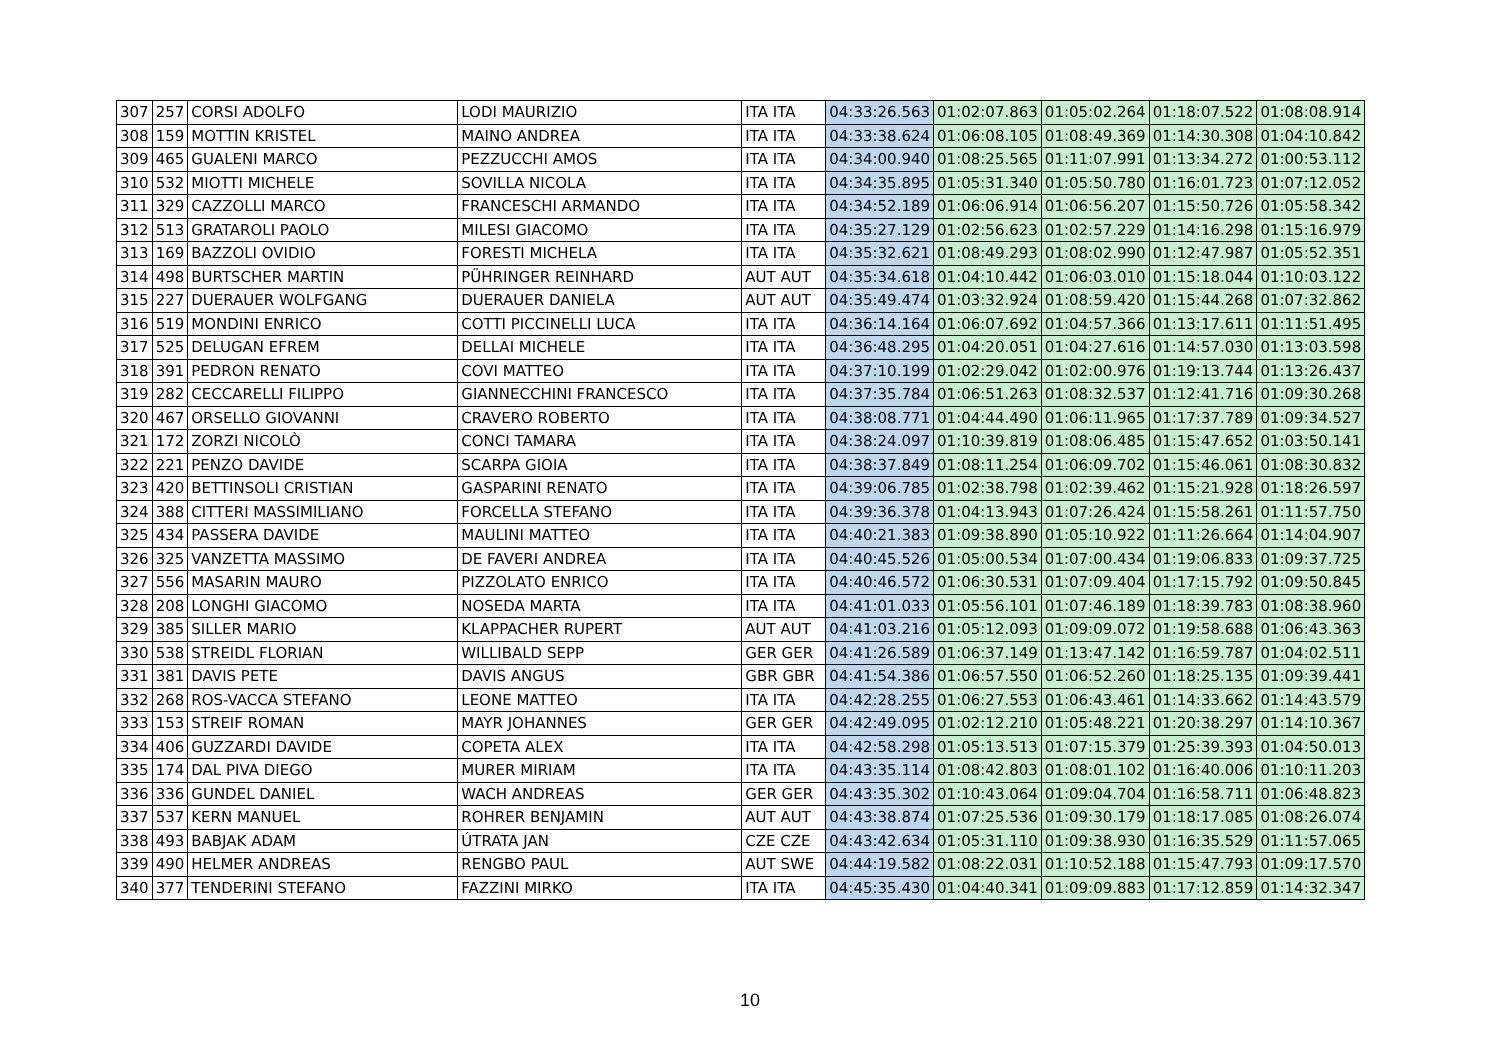| 307 | 257 | CORSI ADOLFO | LODI MAURIZIO | ITA ITA | 04:33:26.563 | 01:02:07.863 | 01:05:02.264 | 01:18:07.522 | 01:08:08.914 |
| 308 | 159 | MOTTIN KRISTEL | MAINO ANDREA | ITA ITA | 04:33:38.624 | 01:06:08.105 | 01:08:49.369 | 01:14:30.308 | 01:04:10.842 |
| 309 | 465 | GUALENI MARCO | PEZZUCCHI AMOS | ITA ITA | 04:34:00.940 | 01:08:25.565 | 01:11:07.991 | 01:13:34.272 | 01:00:53.112 |
| 310 | 532 | MIOTTI MICHELE | SOVILLA NICOLA | ITA ITA | 04:34:35.895 | 01:05:31.340 | 01:05:50.780 | 01:16:01.723 | 01:07:12.052 |
| 311 | 329 | CAZZOLLI MARCO | FRANCESCHI ARMANDO | ITA ITA | 04:34:52.189 | 01:06:06.914 | 01:06:56.207 | 01:15:50.726 | 01:05:58.342 |
| 312 | 513 | GRATAROLI PAOLO | MILESI GIACOMO | ITA ITA | 04:35:27.129 | 01:02:56.623 | 01:02:57.229 | 01:14:16.298 | 01:15:16.979 |
| 313 | 169 | BAZZOLI OVIDIO | FORESTI MICHELA | ITA ITA | 04:35:32.621 | 01:08:49.293 | 01:08:02.990 | 01:12:47.987 | 01:05:52.351 |
| 314 | 498 | BURTSCHER MARTIN | PÜHRINGER REINHARD | AUT AUT | 04:35:34.618 | 01:04:10.442 | 01:06:03.010 | 01:15:18.044 | 01:10:03.122 |
| 315 | 227 | DUERAUER WOLFGANG | DUERAUER DANIELA | AUT AUT | 04:35:49.474 | 01:03:32.924 | 01:08:59.420 | 01:15:44.268 | 01:07:32.862 |
| 316 | 519 | MONDINI ENRICO | COTTI PICCINELLI LUCA | ITA ITA | 04:36:14.164 | 01:06:07.692 | 01:04:57.366 | 01:13:17.611 | 01:11:51.495 |
| 317 | 525 | DELUGAN EFREM | DELLAI MICHELE | ITA ITA | 04:36:48.295 | 01:04:20.051 | 01:04:27.616 | 01:14:57.030 | 01:13:03.598 |
| 318 | 391 | PEDRON RENATO | COVI MATTEO | ITA ITA | 04:37:10.199 | 01:02:29.042 | 01:02:00.976 | 01:19:13.744 | 01:13:26.437 |
| 319 | 282 | CECCARELLI FILIPPO | GIANNECCHINI FRANCESCO | ITA ITA | 04:37:35.784 | 01:06:51.263 | 01:08:32.537 | 01:12:41.716 | 01:09:30.268 |
| 320 | 467 | ORSELLO GIOVANNI | CRAVERO ROBERTO | ITA ITA | 04:38:08.771 | 01:04:44.490 | 01:06:11.965 | 01:17:37.789 | 01:09:34.527 |
| 321 | 172 | ZORZI NICOLÒ | CONCI TAMARA | ITA ITA | 04:38:24.097 | 01:10:39.819 | 01:08:06.485 | 01:15:47.652 | 01:03:50.141 |
| 322 | 221 | PENZO DAVIDE | SCARPA GIOIA | ITA ITA | 04:38:37.849 | 01:08:11.254 | 01:06:09.702 | 01:15:46.061 | 01:08:30.832 |
| 323 | 420 | BETTINSOLI CRISTIAN | GASPARINI RENATO | ITA ITA | 04:39:06.785 | 01:02:38.798 | 01:02:39.462 | 01:15:21.928 | 01:18:26.597 |
| 324 | 388 | CITTERI MASSIMILIANO | FORCELLA STEFANO | ITA ITA | 04:39:36.378 | 01:04:13.943 | 01:07:26.424 | 01:15:58.261 | 01:11:57.750 |
| 325 | 434 | PASSERA DAVIDE | MAULINI MATTEO | ITA ITA | 04:40:21.383 | 01:09:38.890 | 01:05:10.922 | 01:11:26.664 | 01:14:04.907 |
| 326 | 325 | VANZETTA MASSIMO | DE FAVERI ANDREA | ITA ITA | 04:40:45.526 | 01:05:00.534 | 01:07:00.434 | 01:19:06.833 | 01:09:37.725 |
| 327 | 556 | MASARIN MAURO | PIZZOLATO ENRICO | ITA ITA | 04:40:46.572 | 01:06:30.531 | 01:07:09.404 | 01:17:15.792 | 01:09:50.845 |
| 328 | 208 | LONGHI GIACOMO | NOSEDA MARTA | ITA ITA | 04:41:01.033 | 01:05:56.101 | 01:07:46.189 | 01:18:39.783 | 01:08:38.960 |
| 329 | 385 | SILLER MARIO | KLAPPACHER RUPERT | AUT AUT | 04:41:03.216 | 01:05:12.093 | 01:09:09.072 | 01:19:58.688 | 01:06:43.363 |
| 330 | 538 | STREIDL FLORIAN | WILLIBALD SEPP | GER GER | 04:41:26.589 | 01:06:37.149 | 01:13:47.142 | 01:16:59.787 | 01:04:02.511 |
| 331 | 381 | DAVIS PETE | DAVIS ANGUS | GBR GBR | 04:41:54.386 | 01:06:57.550 | 01:06:52.260 | 01:18:25.135 | 01:09:39.441 |
| 332 | 268 | ROS-VACCA STEFANO | LEONE MATTEO | ITA ITA | 04:42:28.255 | 01:06:27.553 | 01:06:43.461 | 01:14:33.662 | 01:14:43.579 |
| 333 | 153 | STREIF ROMAN | MAYR JOHANNES | GER GER | 04:42:49.095 | 01:02:12.210 | 01:05:48.221 | 01:20:38.297 | 01:14:10.367 |
| 334 | 406 | GUZZARDI DAVIDE | COPETA ALEX | ITA ITA | 04:42:58.298 | 01:05:13.513 | 01:07:15.379 | 01:25:39.393 | 01:04:50.013 |
| 335 | 174 | DAL PIVA DIEGO | MURER MIRIAM | ITA ITA | 04:43:35.114 | 01:08:42.803 | 01:08:01.102 | 01:16:40.006 | 01:10:11.203 |
| 336 | 336 | GUNDEL DANIEL | WACH ANDREAS | GER GER | 04:43:35.302 | 01:10:43.064 | 01:09:04.704 | 01:16:58.711 | 01:06:48.823 |
| 337 | 537 | KERN MANUEL | ROHRER BENJAMIN | AUT AUT | 04:43:38.874 | 01:07:25.536 | 01:09:30.179 | 01:18:17.085 | 01:08:26.074 |
| 338 | 493 | BABJAK ADAM | ÚTRATA JAN | CZE CZE | 04:43:42.634 | 01:05:31.110 | 01:09:38.930 | 01:16:35.529 | 01:11:57.065 |
| 339 | 490 | HELMER ANDREAS | RENGBO PAUL | AUT SWE | 04:44:19.582 | 01:08:22.031 | 01:10:52.188 | 01:15:47.793 | 01:09:17.570 |
| 340 | 377 | TENDERINI STEFANO | FAZZINI MIRKO | ITA ITA | 04:45:35.430 | 01:04:40.341 | 01:09:09.883 | 01:17:12.859 | 01:14:32.347 |
10